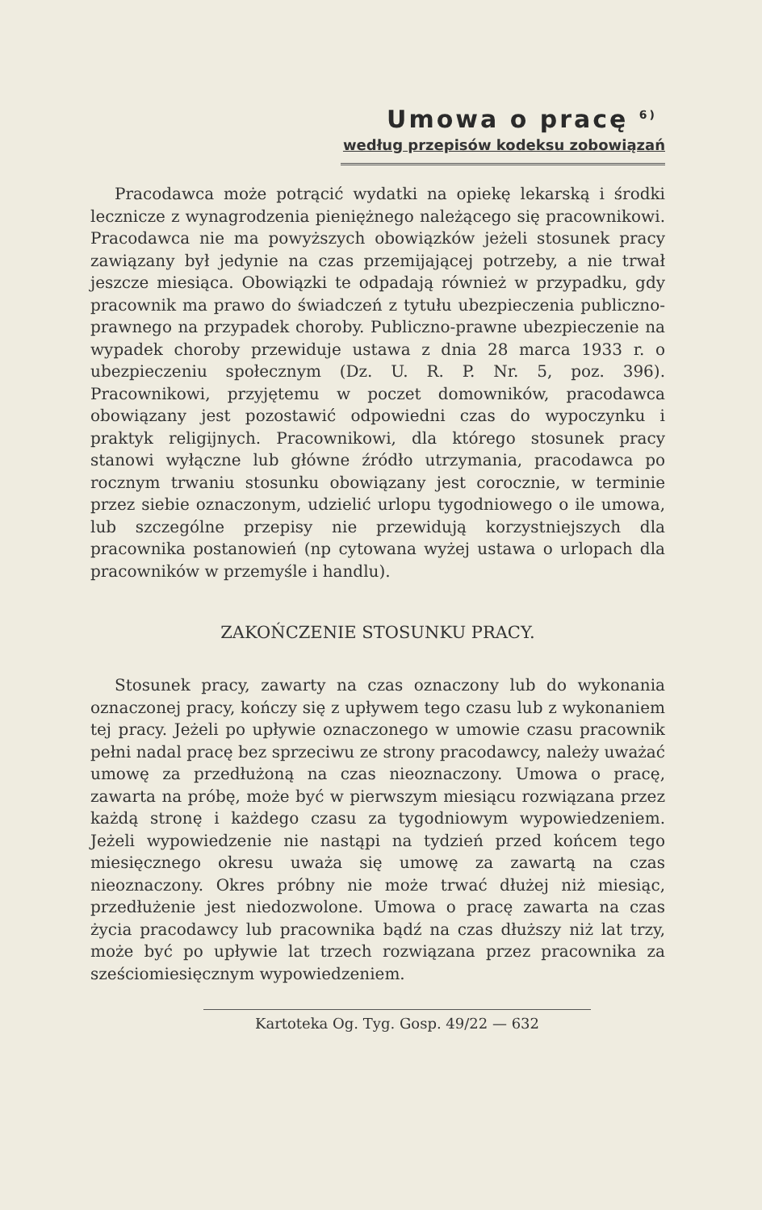Umowa o pracę <sup>6)</sup>
według przepisów kodeksu zobowiązań
Pracodawca może potrącić wydatki na opiekę lekarską i środki lecznicze z wynagrodzenia pieniężnego należącego się pracownikowi. Pracodawca nie ma powyższych obowiązków jeżeli stosunek pracy zawiązany był jedynie na czas przemijającej potrzeby, a nie trwał jeszcze miesiąca. Obowiązki te odpadają również w przypadku, gdy pracownik ma prawo do świadczeń z tytułu ubezpieczenia publiczno-prawnego na przypadek choroby. Publiczno-prawne ubezpieczenie na wypadek choroby przewiduje ustawa z dnia 28 marca 1933 r. o ubezpieczeniu społecznym (Dz. U. R. P. Nr. 5, poz. 396). Pracownikowi, przyjętemu w poczet domowników, pracodawca obowiązany jest pozostawić odpowiedni czas do wypoczynku i praktyk religijnych. Pracownikowi, dla którego stosunek pracy stanowi wyłączne lub główne źródło utrzymania, pracodawca po rocznym trwaniu stosunku obowiązany jest corocznie, w terminie przez siebie oznaczonym, udzielić urlopu tygodniowego o ile umowa, lub szczególne przepisy nie przewidują korzystniejszych dla pracownika postanowień (np cytowana wyżej ustawa o urlopach dla pracowników w przemyśle i handlu).
ZAKOŃCZENIE STOSUNKU PRACY.
Stosunek pracy, zawarty na czas oznaczony lub do wykonania oznaczonej pracy, kończy się z upływem tego czasu lub z wykonaniem tej pracy. Jeżeli po upływie oznaczonego w umowie czasu pracownik pełni nadal pracę bez sprzeciwu ze strony pracodawcy, należy uważać umowę za przedłużoną na czas nieoznaczony. Umowa o pracę, zawarta na próbę, może być w pierwszym miesiącu rozwiązana przez każdą stronę i każdego czasu za tygodniowym wypowiedzeniem. Jeżeli wypowiedzenie nie nastąpi na tydzień przed końcem tego miesięcznego okresu uważa się umowę za zawartą na czas nieoznaczony. Okres próbny nie może trwać dłużej niż miesiąc, przedłużenie jest niedozwolone. Umowa o pracę zawarta na czas życia pracodawcy lub pracownika bądź na czas dłuższy niż lat trzy, może być po upływie lat trzech rozwiązana przez pracownika za sześciomiesięcznym wypowiedzeniem.
Kartoteka Og. Tyg. Gosp. 49/22 — 632